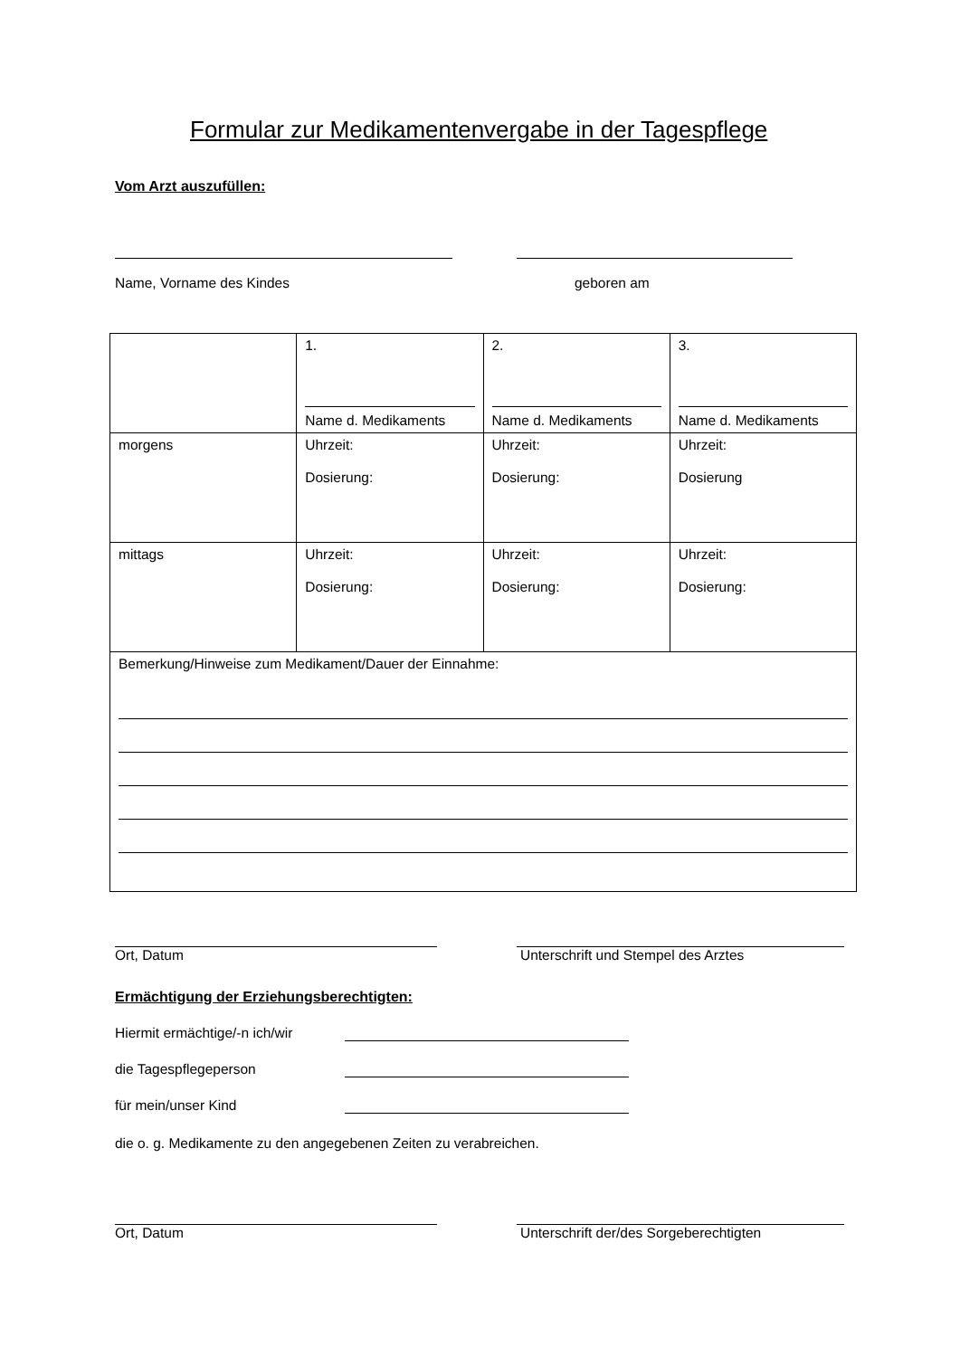Formular zur Medikamentenvergabe in der Tagespflege
Vom Arzt auszufüllen:
Name, Vorname des Kindes geboren am
| | 1. Name d. Medikaments | 2. Name d. Medikaments | 3. Name d. Medikaments |
| morgens | Uhrzeit: Dosierung: | Uhrzeit: Dosierung: | Uhrzeit: Dosierung |
| mittags | Uhrzeit: Dosierung: | Uhrzeit: Dosierung: | Uhrzeit: Dosierung: |
| Bemerkung/Hinweise zum Medikament/Dauer der Einnahme: | | | |
Ort, Datum Unterschrift und Stempel des Arztes
Ermächtigung der Erziehungsberechtigten:
Hiermit ermächtige/-n ich/wir
die Tagespflegeperson
für mein/unser Kind
die o. g. Medikamente zu den angegebenen Zeiten zu verabreichen.
Ort, Datum Unterschrift der/des Sorgeberechtigten